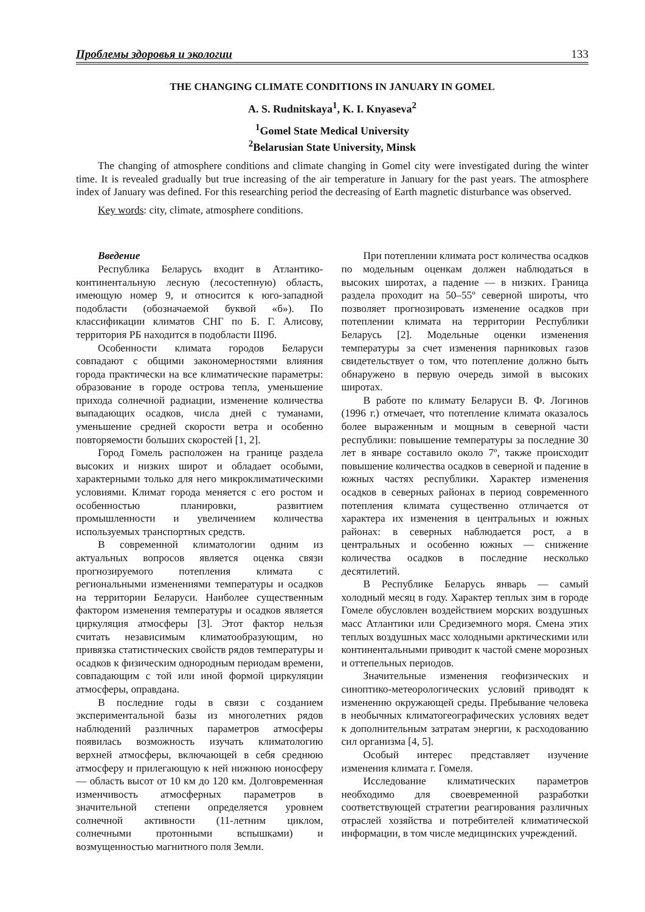Проблемы здоровья и экологии 133
THE CHANGING CLIMATE CONDITIONS IN JANUARY IN GOMEL
A. S. Rudnitskaya<sup>1</sup>, K. I. Knyaseva<sup>2</sup>
<sup>1</sup> Gomel State Medical University
<sup>2</sup> Belarusian State University, Minsk
The changing of atmosphere conditions and climate changing in Gomel city were investigated during the winter time. It is revealed gradually but true increasing of the air temperature in January for the past years. The atmosphere index of January was defined. For this researching period the decreasing of Earth magnetic disturbance was observed.
Key words: city, climate, atmosphere conditions.
Введение
Республика Беларусь входит в Атлантико-континентальную лесную (лесостепную) область, имеющую номер 9, и относится к юго-западной подобласти (обозначаемой буквой «б»). По классификации климатов СНГ по Б. Г. Алисову, территория РБ находится в подобласти III9б.
Особенности климата городов Беларуси совпадают с общими закономерностями влияния города практически на все климатические параметры: образование в городе острова тепла, уменьшение прихода солнечной радиации, изменение количества выпадающих осадков, числа дней с туманами, уменьшение средней скорости ветра и особенно повторяемости больших скоростей [1, 2].
Город Гомель расположен на границе раздела высоких и низких широт и обладает особыми, характерными только для него микроклиматическими условиями. Климат города меняется с его ростом и особенностью планировки, развитием промышленности и увеличением количества используемых транспортных средств.
В современной климатологии одним из актуальных вопросов является оценка связи прогнозируемого потепления климата с региональными изменениями температуры и осадков на территории Беларуси. Наиболее существенным фактором изменения температуры и осадков является циркуляция атмосферы [3]. Этот фактор нельзя считать независимым климатообразующим, но привязка статистических свойств рядов температуры и осадков к физическим однородным периодам времени, совпадающим с той или иной формой циркуляции атмосферы, оправдана.
В последние годы в связи с созданием экспериментальной базы из многолетних рядов наблюдений различных параметров атмосферы появилась возможность изучать климатологию верхней атмосферы, включающей в себя среднюю атмосферу и прилегающую к ней нижнюю ионосферу — область высот от 10 км до 120 км. Долговременная изменчивость атмосферных параметров в значительной степени определяется уровнем солнечной активности (11-летним циклом, солнечными протонными вспышками) и возмущенностью магнитного поля Земли.
При потеплении климата рост количества осадков по модельным оценкам должен наблюдаться в высоких широтах, а падение — в низких. Граница раздела проходит на 50–55º северной широты, что позволяет прогнозировать изменение осадков при потеплении климата на территории Республики Беларусь [2]. Модельные оценки изменения температуры за счет изменения парниковых газов свидетельствует о том, что потепление должно быть обнаружено в первую очередь зимой в высоких широтах.
В работе по климату Беларуси В. Ф. Логинов (1996 г.) отмечает, что потепление климата оказалось более выраженным и мощным в северной части республики: повышение температуры за последние 30 лет в январе составило около 7º, также происходит повышение количества осадков в северной и падение в южных частях республики. Характер изменения осадков в северных районах в период современного потепления климата существенно отличается от характера их изменения в центральных и южных районах: в северных наблюдается рост, а в центральных и особенно южных — снижение количества осадков в последние несколько десятилетий.
В Республике Беларусь январь — самый холодный месяц в году. Характер теплых зим в городе Гомеле обусловлен воздействием морских воздушных масс Атлантики или Средиземного моря. Смена этих теплых воздушных масс холодными арктическими или континентальными приводит к частой смене морозных и оттепельных периодов.
Значительные изменения геофизических и синоптико-метеорологических условий приводят к изменению окружающей среды. Пребывание человека в необычных климатогеографических условиях ведет к дополнительным затратам энергии, к расходованию сил организма [4, 5].
Особый интерес представляет изучение изменения климата г. Гомеля.
Исследование климатических параметров необходимо для своевременной разработки соответствующей стратегии реагирования различных отраслей хозяйства и потребителей климатической информации, в том числе медицинских учреждений.